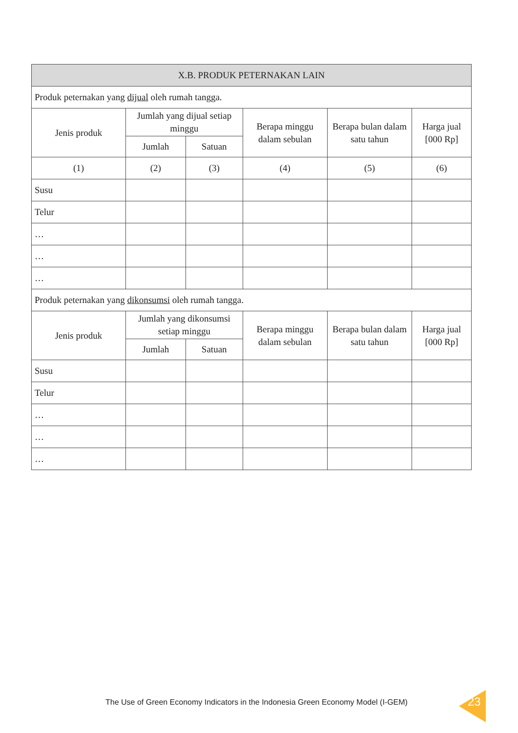| X.B. PRODUK PETERNAKAN LAIN | | | | | |
| --- | --- | --- | --- | --- | --- |
| Produk peternakan yang dijual oleh rumah tangga. | | | | | |
| Jenis produk | Jumlah yang dijual setiap minggu | | Berapa minggu dalam sebulan | Berapa bulan dalam satu tahun | Harga jual [000 Rp] |
| | Jumlah | Satuan | | | |
| (1) | (2) | (3) | (4) | (5) | (6) |
| Susu | | | | | |
| Telur | | | | | |
| … | | | | | |
| … | | | | | |
| … | | | | | |
| Produk peternakan yang dikonsumsi oleh rumah tangga. | | | | | |
| Jenis produk | Jumlah yang dikonsumsi setiap minggu | | Berapa minggu dalam sebulan | Berapa bulan dalam satu tahun | Harga jual [000 Rp] |
| | Jumlah | Satuan | | | |
| Susu | | | | | |
| Telur | | | | | |
| … | | | | | |
| … | | | | | |
| … | | | | | |
The Use of Green Economy Indicators in the Indonesia Green Economy Model (I-GEM)
23